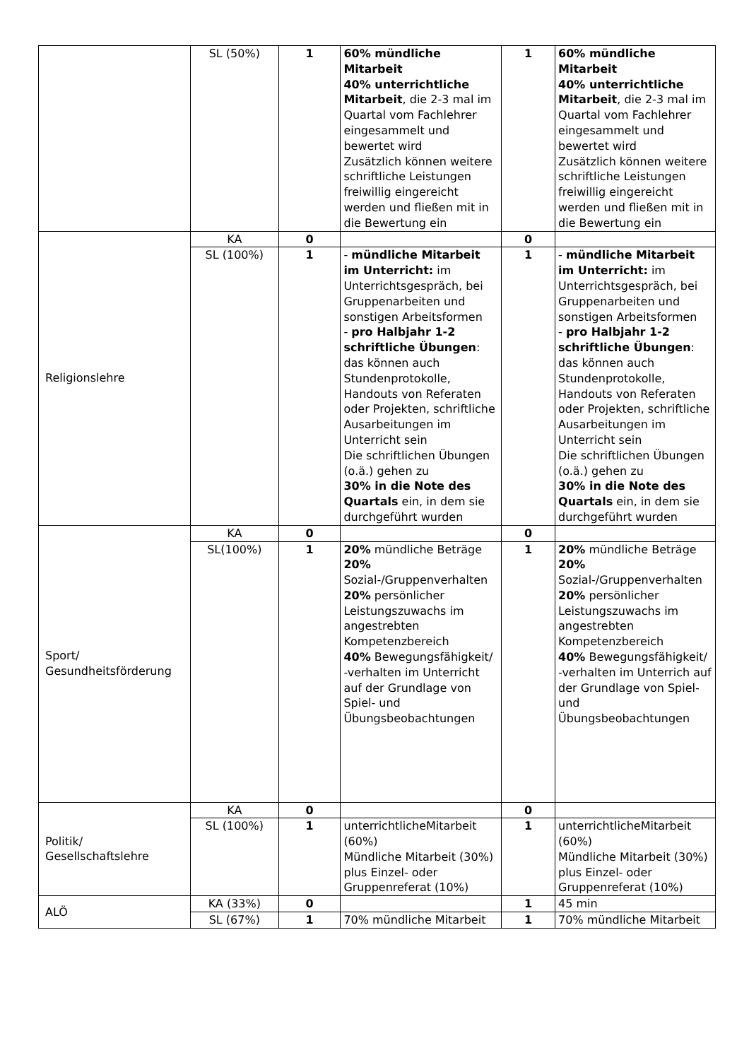| | SL (50%) | 1 | 60% mündliche Mitarbeit 40% unterrichtliche Mitarbeit , die 2-3 mal im Quartal vom Fachlehrer eingesammelt und bewertet wird Zusätzlich können weitere schriftliche Leistungen freiwillig eingereicht werden und fließen mit in die Bewertung ein | 1 | 60% mündliche Mitarbeit 40% unterrichtliche Mitarbeit , die 2-3 mal im Quartal vom Fachlehrer eingesammelt und bewertet wird Zusätzlich können weitere schriftliche Leistungen freiwillig eingereicht werden und fließen mit in die Bewertung ein |
| Religionslehre | KA | 0 | | 0 | |
| | SL (100%) | 1 | - mündliche Mitarbeit im Unterricht: im Unterrichtsgespräch, bei Gruppenarbeiten und sonstigen Arbeitsformen - pro Halbjahr 1-2 schriftliche Übungen : das können auch Stundenprotokolle, Handouts von Referaten oder Projekten, schriftliche Ausarbeitungen im Unterricht sein Die schriftlichen Übungen (o.ä.) gehen zu 30% in die Note des Quartals ein, in dem sie durchgeführt wurden | 1 | - mündliche Mitarbeit im Unterricht: im Unterrichtsgespräch, bei Gruppenarbeiten und sonstigen Arbeitsformen - pro Halbjahr 1-2 schriftliche Übungen : das können auch Stundenprotokolle, Handouts von Referaten oder Projekten, schriftliche Ausarbeitungen im Unterricht sein Die schriftlichen Übungen (o.ä.) gehen zu 30% in die Note des Quartals ein, in dem sie durchgeführt wurden |
| Sport/ Gesundheitsförderung | KA | 0 | | 0 | |
| | SL(100%) | 1 | 20% mündliche Beträge 20% Sozial-/Gruppenverhalten 20% persönlicher Leistungszuwachs im angestrebten Kompetenzbereich 40% Bewegungsfähigkeit/ -verhalten im Unterricht auf der Grundlage von Spiel- und Übungsbeobachtungen | 1 | 20% mündliche Beträge 20% Sozial-/Gruppenverhalten 20% persönlicher Leistungszuwachs im angestrebten Kompetenzbereich 40% Bewegungsfähigkeit/ -verhalten im Unterrich auf der Grundlage von Spiel- und Übungsbeobachtungen |
| Politik/ Gesellschaftslehre | KA | 0 | | 0 | |
| | SL (100%) | 1 | unterrichtlicheMitarbeit (60%) Mündliche Mitarbeit (30%) plus Einzel- oder Gruppenreferat (10%) | 1 | unterrichtlicheMitarbeit (60%) Mündliche Mitarbeit (30%) plus Einzel- oder Gruppenreferat (10%) |
| ALÖ | KA (33%) | 0 | | 1 | 45 min |
| | SL (67%) | 1 | 70% mündliche Mitarbeit | 1 | 70% mündliche Mitarbeit |